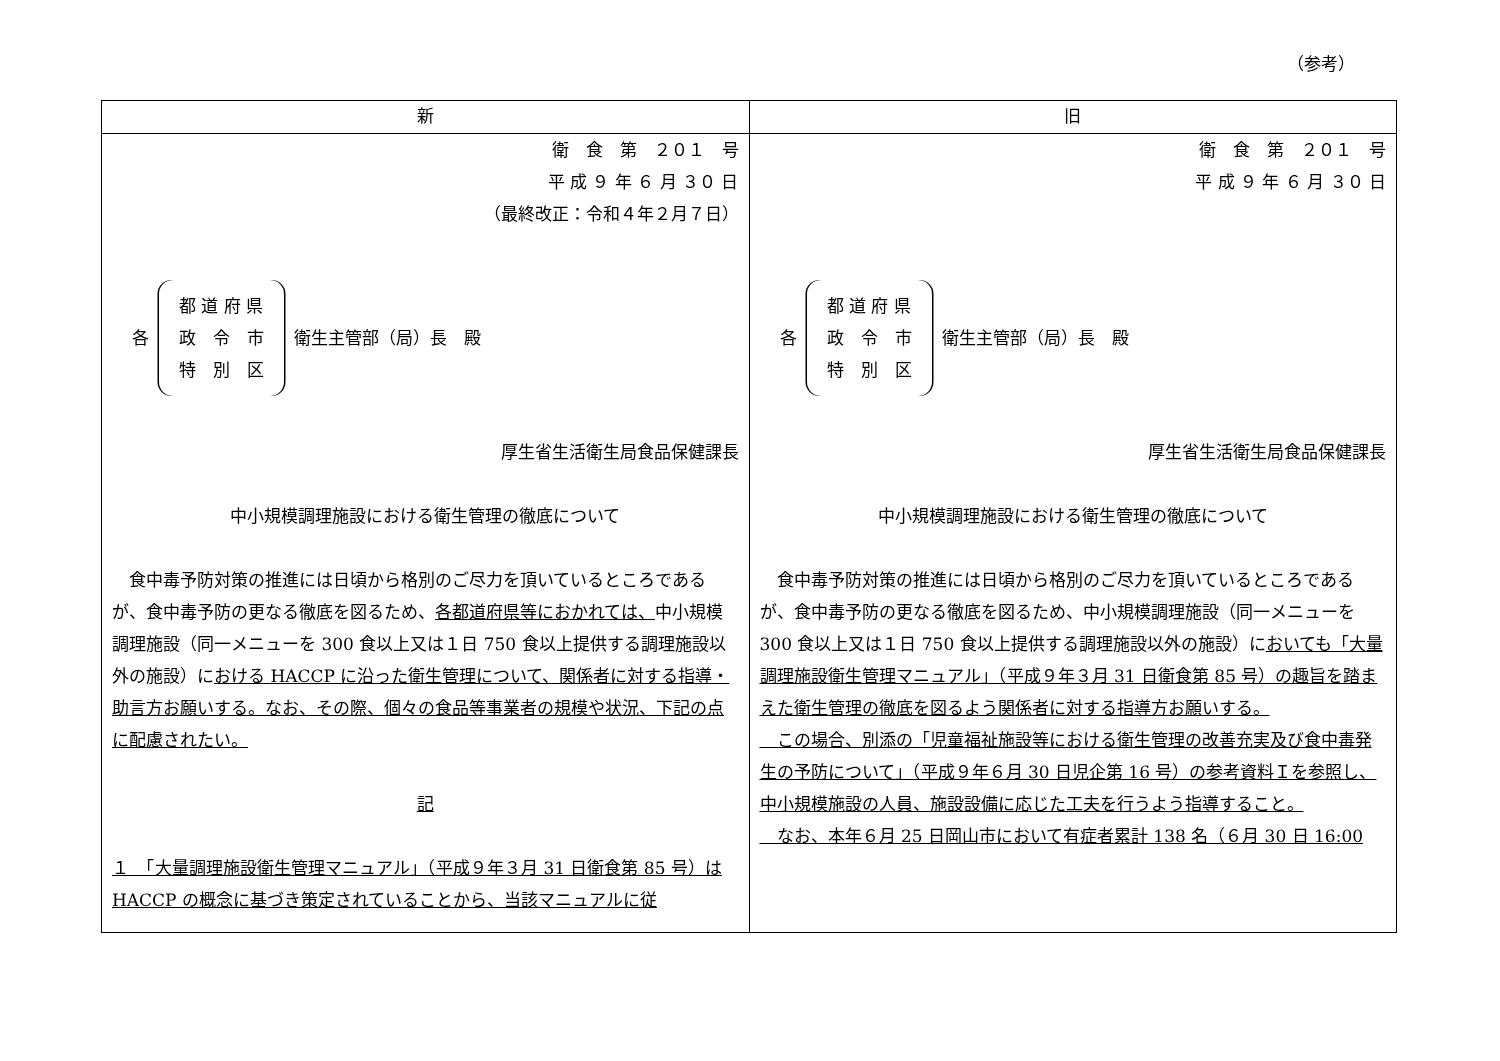（参考）
| 新 | 旧 |
| --- | --- |
| 衛 食 第 ２０１ 号 平 成 ９ 年 ６ 月 ３０ 日 （最終改正：令和４年２月７日） 各 都 道 府 県 政 令 市 特 別 区 衛生主管部（局）長 殿 厚生省生活衛生局食品保健課長 中小規模調理施設における衛生管理の徹底について 食中毒予防対策の推進には日頃から格別のご尽力を頂いているところであるが、食中毒予防の更なる徹底を図るため、 各都道府県等におかれては、 中小規模調理施設（同一メニューを 300 食以上又は１日 750 食以上提供する調理施設以外の施設）に おける HACCP に沿った衛生管理について、関係者に対する指導・助言方お願いする。なお、その際、個々の食品等事業者の規模や状況、下記の点に配慮されたい。 記 １ 「大量調理施設衛生管理マニュアル」（平成９年３月 31 日衛食第 85 号）は HACCP の概念に基づき策定されていることから、当該マニュアルに従 | 衛 食 第 ２０１ 号 平 成 ９ 年 ６ 月 ３０ 日 各 都 道 府 県 政 令 市 特 別 区 衛生主管部（局）長 殿 厚生省生活衛生局食品保健課長 中小規模調理施設における衛生管理の徹底について 食中毒予防対策の推進には日頃から格別のご尽力を頂いているところであるが、食中毒予防の更なる徹底を図るため、中小規模調理施設（同一メニューを 300 食以上又は１日 750 食以上提供する調理施設以外の施設）に おいても「大量調理施設衛生管理マニュアル」（平成９年３月 31 日衛食第 85 号）の趣旨を踏まえた衛生管理の徹底を図るよう関係者に対する指導方お願いする。 この場合、別添の「児童福祉施設等における衛生管理の改善充実及び食中毒発生の予防について」（平成９年６月 30 日児企第 16 号）の参考資料Ｉを参照し、中小規模施設の人員、施設設備に応じた工夫を行うよう指導すること。 なお、本年６月 25 日岡山市において有症者累計 138 名（６月 30 日 16:00 |